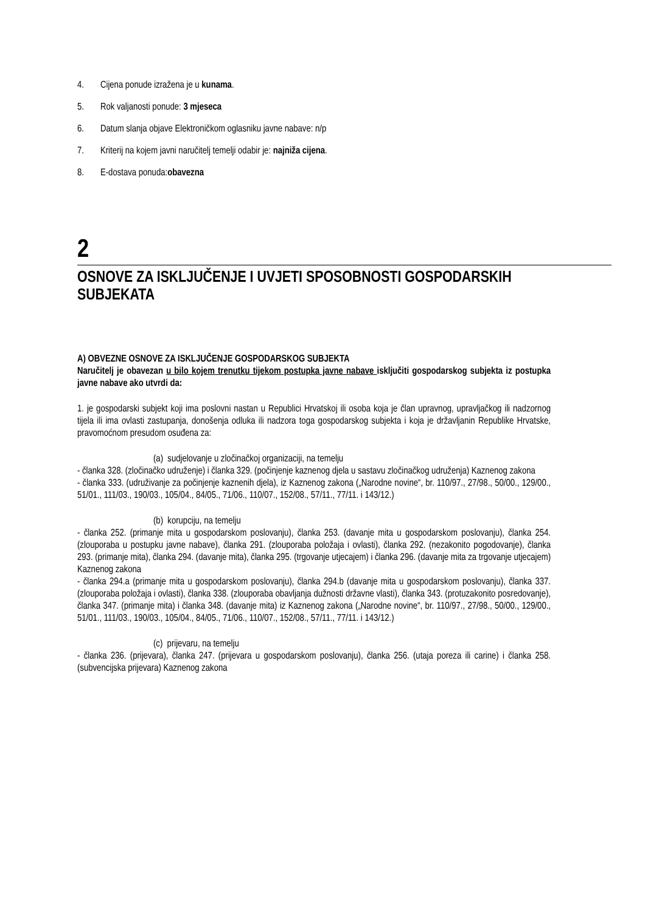4. Cijena ponude izražena je u kunama.
5. Rok valjanosti ponude: 3 mjeseca
6. Datum slanja objave Elektroničkom oglasniku javne nabave: n/p
7. Kriterij na kojem javni naručitelj temelji odabir je: najniža cijena.
8. E-dostava ponuda:obavezna
2
OSNOVE ZA ISKLJUČENJE I UVJETI SPOSOBNOSTI GOSPODARSKIH SUBJEKATA
A) OBVEZNE OSNOVE ZA ISKLJUČENJE GOSPODARSKOG SUBJEKTA
Naručitelj je obavezan u bilo kojem trenutku tijekom postupka javne nabave isključiti gospodarskog subjekta iz postupka javne nabave ako utvrdi da:
1. je gospodarski subjekt koji ima poslovni nastan u Republici Hrvatskoj ili osoba koja je član upravnog, upravljačkog ili nadzornog tijela ili ima ovlasti zastupanja, donošenja odluka ili nadzora toga gospodarskog subjekta i koja je državljanin Republike Hrvatske, pravomoćnom presudom osuđena za:
(a) sudjelovanje u zločinačkoj organizaciji, na temelju
- članka 328. (zločinačko udruženje) i članka 329. (počinjenje kaznenog djela u sastavu zločinačkog udruženja) Kaznenog zakona
- članka 333. (udruživanje za počinjenje kaznenih djela), iz Kaznenog zakona („Narodne novine“, br. 110/97., 27/98., 50/00., 129/00., 51/01., 111/03., 190/03., 105/04., 84/05., 71/06., 110/07., 152/08., 57/11., 77/11. i 143/12.)
(b) korupciju, na temelju
- članka 252. (primanje mita u gospodarskom poslovanju), članka 253. (davanje mita u gospodarskom poslovanju), članka 254. (zlouporaba u postupku javne nabave), članka 291. (zlouporaba položaja i ovlasti), članka 292. (nezakonito pogodovanje), članka 293. (primanje mita), članka 294. (davanje mita), članka 295. (trgovanje utjecajem) i članka 296. (davanje mita za trgovanje utjecajem) Kaznenog zakona
- članka 294.a (primanje mita u gospodarskom poslovanju), članka 294.b (davanje mita u gospodarskom poslovanju), članka 337. (zlouporaba položaja i ovlasti), članka 338. (zlouporaba obavljanja dužnosti državne vlasti), članka 343. (protuzakonito posredovanje), članka 347. (primanje mita) i članka 348. (davanje mita) iz Kaznenog zakona („Narodne novine“, br. 110/97., 27/98., 50/00., 129/00., 51/01., 111/03., 190/03., 105/04., 84/05., 71/06., 110/07., 152/08., 57/11., 77/11. i 143/12.)
(c) prijevaru, na temelju
- članka 236. (prijevara), članka 247. (prijevara u gospodarskom poslovanju), članka 256. (utaja poreza ili carine) i članka 258. (subvencijska prijevara) Kaznenog zakona